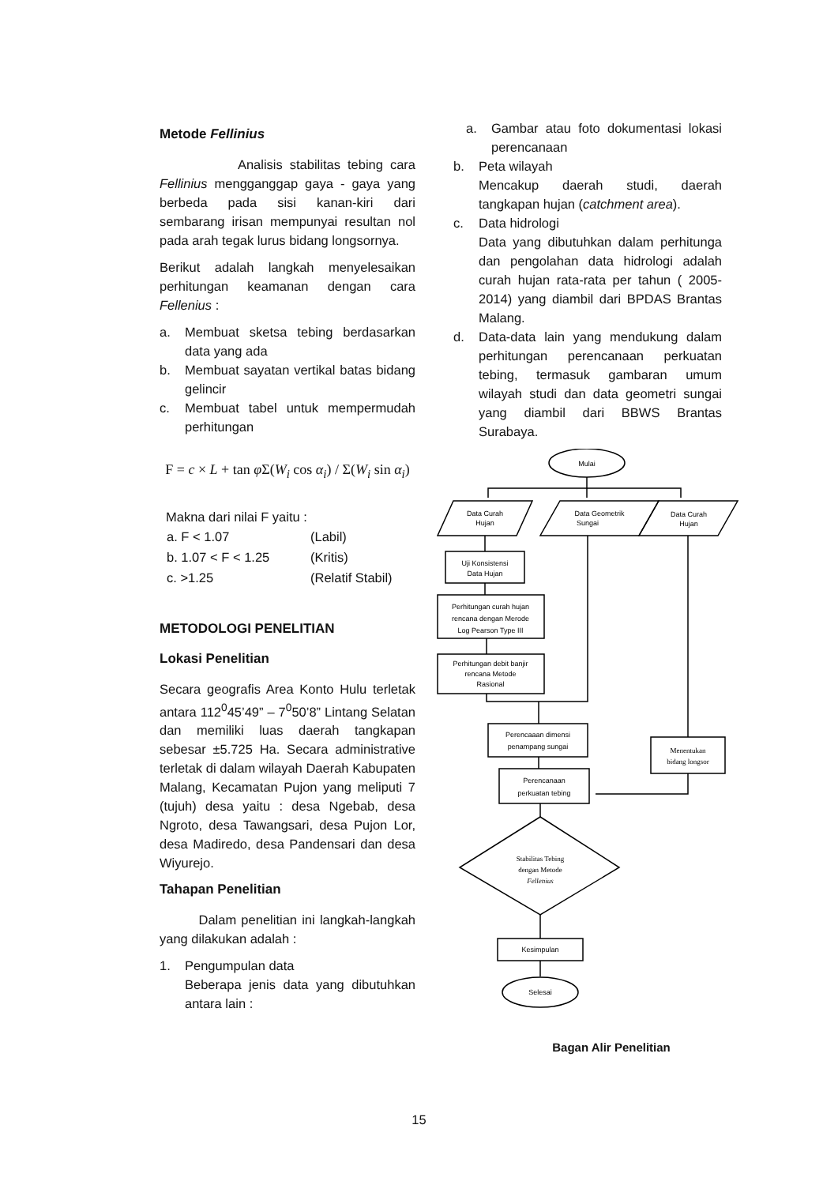Metode Fellinius
Analisis stabilitas tebing cara Fellinius mengganggap gaya - gaya yang berbeda pada sisi kanan-kiri dari sembarang irisan mempunyai resultan nol pada arah tegak lurus bidang longsornya.
Berikut adalah langkah menyelesaikan perhitungan keamanan dengan cara Fellenius :
a. Membuat sketsa tebing berdasarkan data yang ada
b. Membuat sayatan vertikal batas bidang gelincir
c. Membuat tabel untuk mempermudah perhitungan
F = c × L + tan φ Σ(W<sub>i</sub> cos α<sub>i</sub>) / Σ(W<sub>i</sub> sin α<sub>i</sub>)
Makna dari nilai F yaitu :
| a. F < 1.07 | (Labil) |
| b. 1.07 < F < 1.25 | (Kritis) |
| c. >1.25 | (Relatif Stabil) |
METODOLOGI PENELITIAN
Lokasi Penelitian
Secara geografis Area Konto Hulu terletak antara 112<sup>0</sup>45’49” – 7<sup>0</sup>50’8” Lintang Selatan dan memiliki luas daerah tangkapan sebesar ±5.725 Ha. Secara administrative terletak di dalam wilayah Daerah Kabupaten Malang, Kecamatan Pujon yang meliputi 7 (tujuh) desa yaitu : desa Ngebab, desa Ngroto, desa Tawangsari, desa Pujon Lor, desa Madiredo, desa Pandensari dan desa Wiyurejo.
Tahapan Penelitian
Dalam penelitian ini langkah-langkah yang dilakukan adalah :
1. Pengumpulan data
Beberapa jenis data yang dibutuhkan antara lain :
a. Gambar atau foto dokumentasi lokasi perencanaan
b. Peta wilayah
Mencakup daerah studi, daerah tangkapan hujan (catchment area).
c. Data hidrologi
Data yang dibutuhkan dalam perhitunga dan pengolahan data hidrologi adalah curah hujan rata-rata per tahun ( 2005-2014) yang diambil dari BPDAS Brantas Malang.
d. Data-data lain yang mendukung dalam perhitungan perencanaan perkuatan tebing, termasuk gambaran umum wilayah studi dan data geometri sungai yang diambil dari BBWS Brantas Surabaya.
Mulai
Data Curah
Hujan
Data Geometrik
Sungai
Data Curah
Hujan
Uji Konsistensi
Data Hujan
Perhitungan curah hujan
rencana dengan Merode
Log Pearson Type III
Perhitungan debit banjir
rencana Metode
Rasional
Perencaaan dimensi
penampang sungai
Perencanaan
perkuatan tebing
Menentukan
bidang longsor
Stabilitas Tebing
dengan Metode
Fellenius
Kesimpulan
Selesai
Bagan Alir Penelitian
15